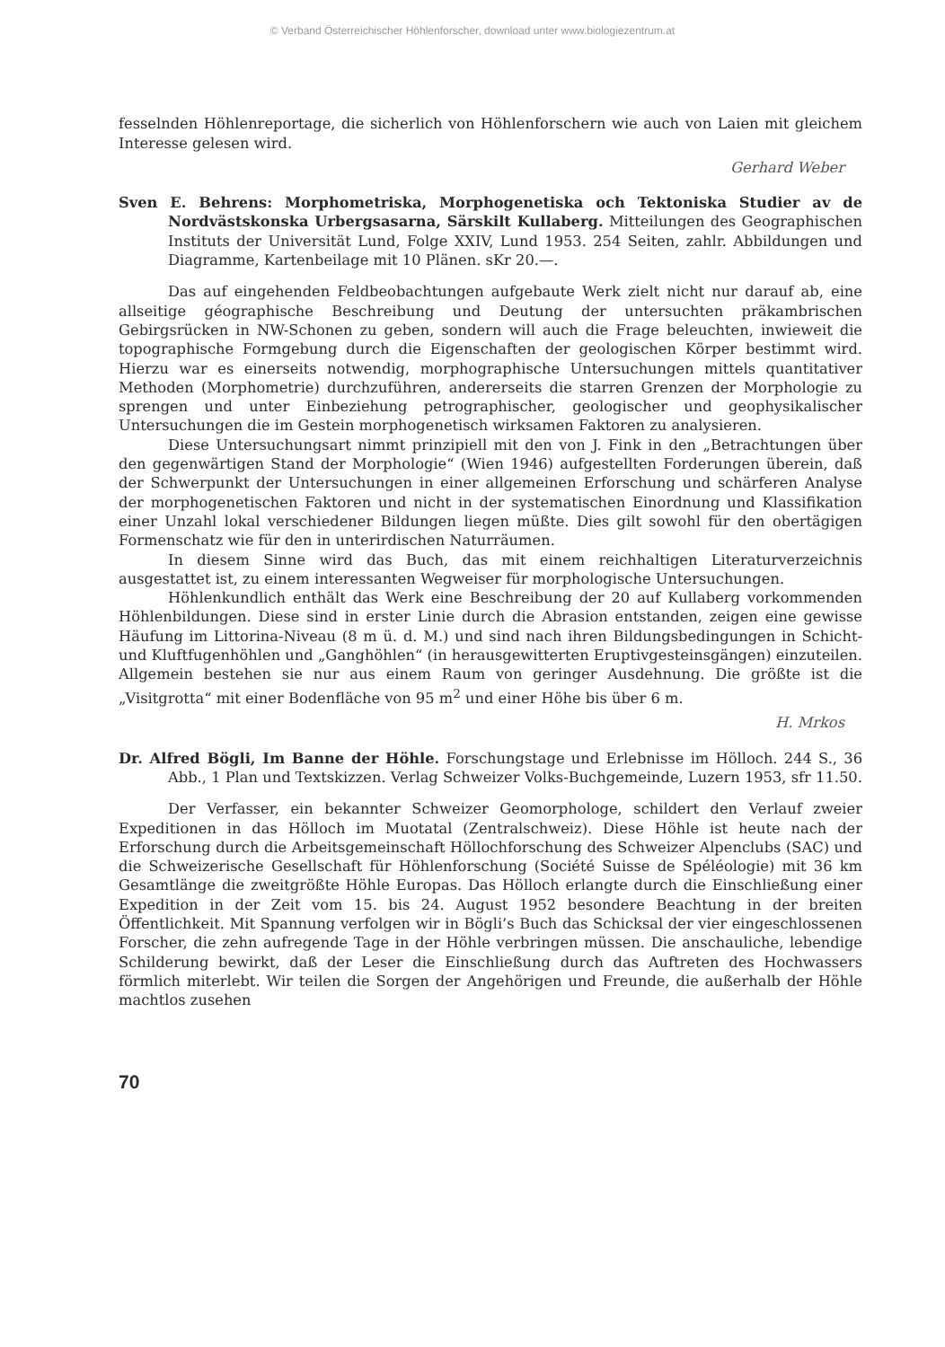© Verband Österreichischer Höhlenforscher, download unter www.biologiezentrum.at
fesselnden Höhlenreportage, die sicherlich von Höhlenforschern wie auch von Laien mit gleichem Interesse gelesen wird.
Gerhard Weber
Sven E. Behrens: Morphometriska, Morphogenetiska och Tektoniska Studier av de Nordvästskonska Urbergsasarna, Särskilt Kullaberg. Mitteilungen des Geographischen Instituts der Universität Lund, Folge XXIV, Lund 1953. 254 Seiten, zahlr. Abbildungen und Diagramme, Kartenbeilage mit 10 Plänen. sKr 20.—.
Das auf eingehenden Feldbeobachtungen aufgebaute Werk zielt nicht nur darauf ab, eine allseitige géographische Beschreibung und Deutung der untersuchten präkambrischen Gebirgsrücken in NW-Schonen zu geben, sondern will auch die Frage beleuchten, inwieweit die topographische Formgebung durch die Eigenschaften der geologischen Körper bestimmt wird. Hierzu war es einerseits notwendig, morphographische Untersuchungen mittels quantitativer Methoden (Morphometrie) durchzuführen, andererseits die starren Grenzen der Morphologie zu sprengen und unter Einbeziehung petrographischer, geologischer und geophysikalischer Untersuchungen die im Gestein morphogenetisch wirksamen Faktoren zu analysieren.
Diese Untersuchungsart nimmt prinzipiell mit den von J. Fink in den „Betrachtungen über den gegenwärtigen Stand der Morphologie“ (Wien 1946) aufgestellten Forderungen überein, daß der Schwerpunkt der Untersuchungen in einer allgemeinen Erforschung und schärferen Analyse der morphogenetischen Faktoren und nicht in der systematischen Einordnung und Klassifikation einer Unzahl lokal verschiedener Bildungen liegen müßte. Dies gilt sowohl für den obertägigen Formenschatz wie für den in unterirdischen Naturräumen.
In diesem Sinne wird das Buch, das mit einem reichhaltigen Literaturverzeichnis ausgestattet ist, zu einem interessanten Wegweiser für morphologische Untersuchungen.
Höhlenkundlich enthält das Werk eine Beschreibung der 20 auf Kullaberg vorkommenden Höhlenbildungen. Diese sind in erster Linie durch die Abrasion entstanden, zeigen eine gewisse Häufung im Littorina-Niveau (8 m ü. d. M.) und sind nach ihren Bildungsbedingungen in Schicht- und Kluftfugenhöhlen und „Ganghöhlen“ (in herausgewitterten Eruptivgesteinsgängen) einzuteilen. Allgemein bestehen sie nur aus einem Raum von geringer Ausdehnung. Die größte ist die „Visitgrotta“ mit einer Bodenfläche von 95 m<sup>2</sup> und einer Höhe bis über 6 m.
H. Mrkos
Dr. Alfred Bögli, Im Banne der Höhle. Forschungstage und Erlebnisse im Hölloch. 244 S., 36 Abb., 1 Plan und Textskizzen. Verlag Schweizer Volks-Buchgemeinde, Luzern 1953, sfr 11.50.
Der Verfasser, ein bekannter Schweizer Geomorphologe, schildert den Verlauf zweier Expeditionen in das Hölloch im Muotatal (Zentralschweiz). Diese Höhle ist heute nach der Erforschung durch die Arbeitsgemeinschaft Höllochforschung des Schweizer Alpenclubs (SAC) und die Schweizerische Gesellschaft für Höhlenforschung (Société Suisse de Spéléologie) mit 36 km Gesamtlänge die zweitgrößte Höhle Europas. Das Hölloch erlangte durch die Einschließung einer Expedition in der Zeit vom 15. bis 24. August 1952 besondere Beachtung in der breiten Öffentlichkeit. Mit Spannung verfolgen wir in Bögli’s Buch das Schicksal der vier eingeschlossenen Forscher, die zehn aufregende Tage in der Höhle verbringen müssen. Die anschauliche, lebendige Schilderung bewirkt, daß der Leser die Einschließung durch das Auftreten des Hochwassers förmlich miterlebt. Wir teilen die Sorgen der Angehörigen und Freunde, die außerhalb der Höhle machtlos zusehen
70